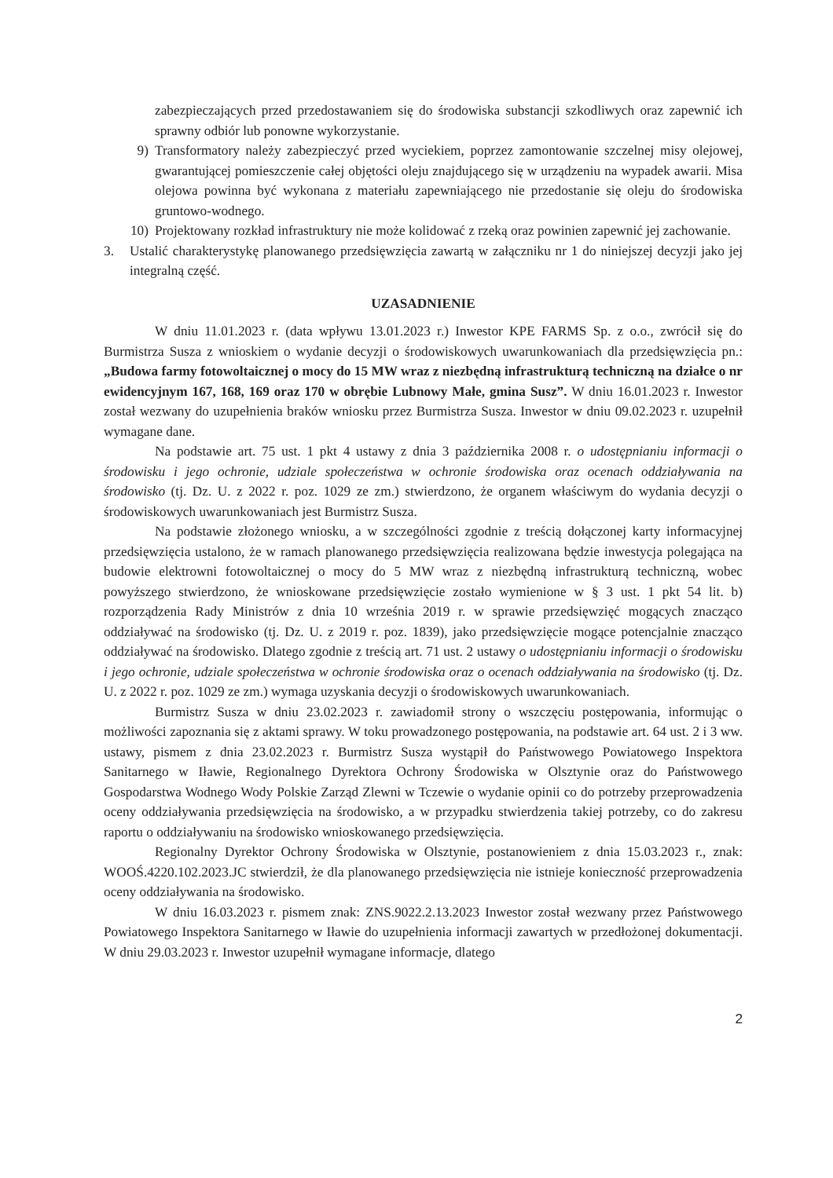zabezpieczających przed przedostawaniem się do środowiska substancji szkodliwych oraz zapewnić ich sprawny odbiór lub ponowne wykorzystanie.
9) Transformatory należy zabezpieczyć przed wyciekiem, poprzez zamontowanie szczelnej misy olejowej, gwarantującej pomieszczenie całej objętości oleju znajdującego się w urządzeniu na wypadek awarii. Misa olejowa powinna być wykonana z materiału zapewniającego nie przedostanie się oleju do środowiska gruntowo-wodnego.
10) Projektowany rozkład infrastruktury nie może kolidować z rzeką oraz powinien zapewnić jej zachowanie.
3. Ustalić charakterystykę planowanego przedsięwzięcia zawartą w załączniku nr 1 do niniejszej decyzji jako jej integralną część.
UZASADNIENIE
W dniu 11.01.2023 r. (data wpływu 13.01.2023 r.) Inwestor KPE FARMS Sp. z o.o., zwrócił się do Burmistrza Susza z wnioskiem o wydanie decyzji o środowiskowych uwarunkowaniach dla przedsięwzięcia pn.: „Budowa farmy fotowoltaicznej o mocy do 15 MW wraz z niezbędną infrastrukturą techniczną na działce o nr ewidencyjnym 167, 168, 169 oraz 170 w obrębie Lubnowy Małe, gmina Susz”. W dniu 16.01.2023 r. Inwestor został wezwany do uzupełnienia braków wniosku przez Burmistrza Susza. Inwestor w dniu 09.02.2023 r. uzupełnił wymagane dane.
Na podstawie art. 75 ust. 1 pkt 4 ustawy z dnia 3 października 2008 r. o udostępnianiu informacji o środowisku i jego ochronie, udziale społeczeństwa w ochronie środowiska oraz ocenach oddziaływania na środowisko (tj. Dz. U. z 2022 r. poz. 1029 ze zm.) stwierdzono, że organem właściwym do wydania decyzji o środowiskowych uwarunkowaniach jest Burmistrz Susza.
Na podstawie złożonego wniosku, a w szczególności zgodnie z treścią dołączonej karty informacyjnej przedsięwzięcia ustalono, że w ramach planowanego przedsięwzięcia realizowana będzie inwestycja polegająca na budowie elektrowni fotowoltaicznej o mocy do 5 MW wraz z niezbędną infrastrukturą techniczną, wobec powyższego stwierdzono, że wnioskowane przedsięwzięcie zostało wymienione w § 3 ust. 1 pkt 54 lit. b) rozporządzenia Rady Ministrów z dnia 10 września 2019 r. w sprawie przedsięwzięć mogących znacząco oddziaływać na środowisko (tj. Dz. U. z 2019 r. poz. 1839), jako przedsięwzięcie mogące potencjalnie znacząco oddziaływać na środowisko. Dlatego zgodnie z treścią art. 71 ust. 2 ustawy o udostępnianiu informacji o środowisku i jego ochronie, udziale społeczeństwa w ochronie środowiska oraz o ocenach oddziaływania na środowisko (tj. Dz. U. z 2022 r. poz. 1029 ze zm.) wymaga uzyskania decyzji o środowiskowych uwarunkowaniach.
Burmistrz Susza w dniu 23.02.2023 r. zawiadomił strony o wszczęciu postępowania, informując o możliwości zapoznania się z aktami sprawy. W toku prowadzonego postępowania, na podstawie art. 64 ust. 2 i 3 ww. ustawy, pismem z dnia 23.02.2023 r. Burmistrz Susza wystąpił do Państwowego Powiatowego Inspektora Sanitarnego w Iławie, Regionalnego Dyrektora Ochrony Środowiska w Olsztynie oraz do Państwowego Gospodarstwa Wodnego Wody Polskie Zarząd Zlewni w Tczewie o wydanie opinii co do potrzeby przeprowadzenia oceny oddziaływania przedsięwzięcia na środowisko, a w przypadku stwierdzenia takiej potrzeby, co do zakresu raportu o oddziaływaniu na środowisko wnioskowanego przedsięwzięcia.
Regionalny Dyrektor Ochrony Środowiska w Olsztynie, postanowieniem z dnia 15.03.2023 r., znak: WOOŚ.4220.102.2023.JC stwierdził, że dla planowanego przedsięwzięcia nie istnieje konieczność przeprowadzenia oceny oddziaływania na środowisko.
W dniu 16.03.2023 r. pismem znak: ZNS.9022.2.13.2023 Inwestor został wezwany przez Państwowego Powiatowego Inspektora Sanitarnego w Iławie do uzupełnienia informacji zawartych w przedłożonej dokumentacji. W dniu 29.03.2023 r. Inwestor uzupełnił wymagane informacje, dlatego
2